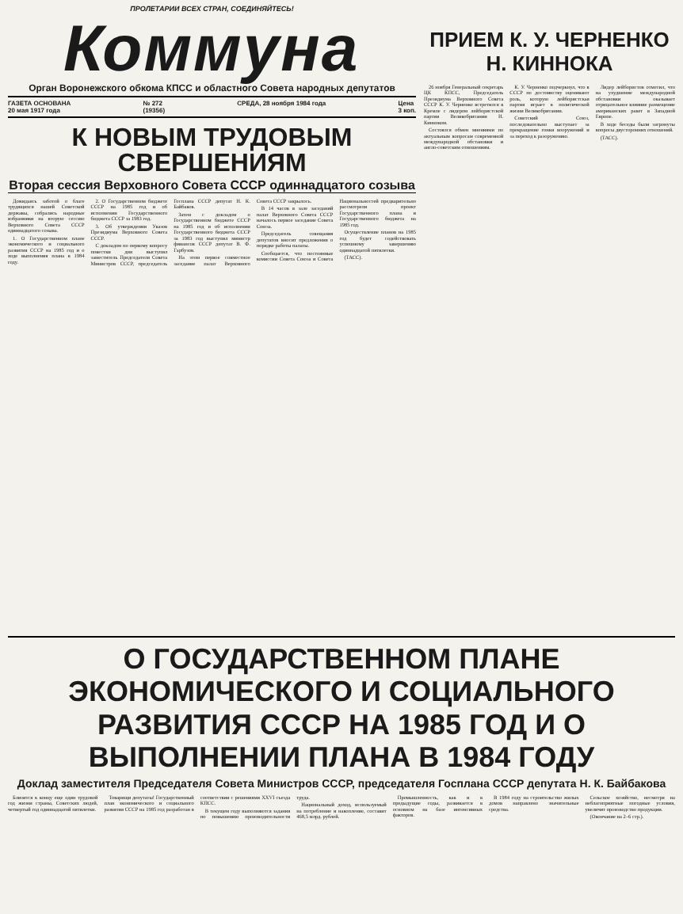ПРОЛЕТАРИИ ВСЕХ СТРАН, СОЕДИНЯЙТЕСЬ!
Коммуна
Орган Воронежского обкома КПСС и областного Совета народных депутатов
ГАЗЕТА ОСНОВАНА
20 мая 1917 года № 272
(19356) СРЕДА, 28 ноября 1984 года Цена
3 коп.
К НОВЫМ ТРУДОВЫМ СВЕРШЕНИЯМ
Вторая сессия Верховного Совета СССР одиннадцатого созыва
Дожидаясь заботой о благе трудящихся нашей Советской державы, собрались народные избранники на вторую сессию Верховного Совета СССР одиннадцатого созыва.
1. О Государственном плане экономического и социального развития СССР на 1985 год и о ходе выполнения плана в 1984 году.
2. О Государственном бюджете СССР на 1985 год и об исполнении Государственного бюджета СССР за 1983 год.
3. Об утверждении Указов Президиума Верховного Совета СССР.
С докладом по первому вопросу повестки дня выступил заместитель Председателя Совета Министров СССР, председатель Госплана СССР депутат Н. К. Байбаков.
Затем с докладом о Государственном бюджете СССР на 1985 год и об исполнении Государственного бюджета СССР за 1983 год выступил министр финансов СССР депутат В. Ф. Гарбузов.
На этом первое совместное заседание палат Верховного Совета СССР закрылось.
В 14 часов в зале заседаний палат Верховного Совета СССР началось первое заседание Совета Союза.
Председатель совещания депутатов вносит предложения о порядке работы палаты.
Сообщается, что постоянные комиссии Совета Союза и Совета Национальностей предварительно рассмотрели проект Государственного плана и Государственного бюджета на 1985 год.
Осуществление планов на 1985 год будет содействовать успешному завершению одиннадцатой пятилетки.
(ТАСС).
ПРИЕМ К. У. ЧЕРНЕНКО
Н. КИННОКА
26 ноября Генеральный секретарь ЦК КПСС, Председатель Президиума Верховного Совета СССР К. У. Черненко встретился в Кремле с лидером лейбористской партии Великобритании Н. Кинноком.
Состоялся обмен мнениями по актуальным вопросам современной международной обстановки и англо-советским отношениям.
К. У. Черненко подчеркнул, что в СССР по достоинству оценивают роль, которую лейбористская партия играет в политической жизни Великобритании.
Советский Союз, последовательно выступает за прекращение гонки вооружений и за переход к разоружению.
Лидер лейбористов отметил, что на ухудшение международной обстановки оказывает отрицательное влияние размещение американских ракет в Западной Европе.
В ходе беседы были затронуты вопросы двусторонних отношений.
(ТАСС).
О ГОСУДАРСТВЕННОМ ПЛАНЕ ЭКОНОМИЧЕСКОГО И СОЦИАЛЬНОГО РАЗВИТИЯ СССР НА 1985 ГОД И О ВЫПОЛНЕНИИ ПЛАНА В 1984 ГОДУ
Доклад заместителя Председателя Совета Министров СССР, председателя Госплана СССР депутата Н. К. Байбакова
Близится к концу еще один трудовой год жизни страны, Советских людей, четвертый год одиннадцатой пятилетки.
Товарищи депутаты! Государственный план экономического и социального развития СССР на 1985 год разработан в соответствии с решениями XXVI съезда КПСС.
В текущем году выполняются задания по повышению производительности труда.
Национальный доход, используемый на потребление и накопление, составит 468,5 млрд. рублей.
Промышленность, как и в предыдущие годы, развивается в основном на базе интенсивных факторов.
В 1984 году на строительство жилых домов направлено значительные средства.
Сельское хозяйство, несмотря на неблагоприятные погодные условия, увеличит производство продукции.
(Окончание на 2–6 стр.).